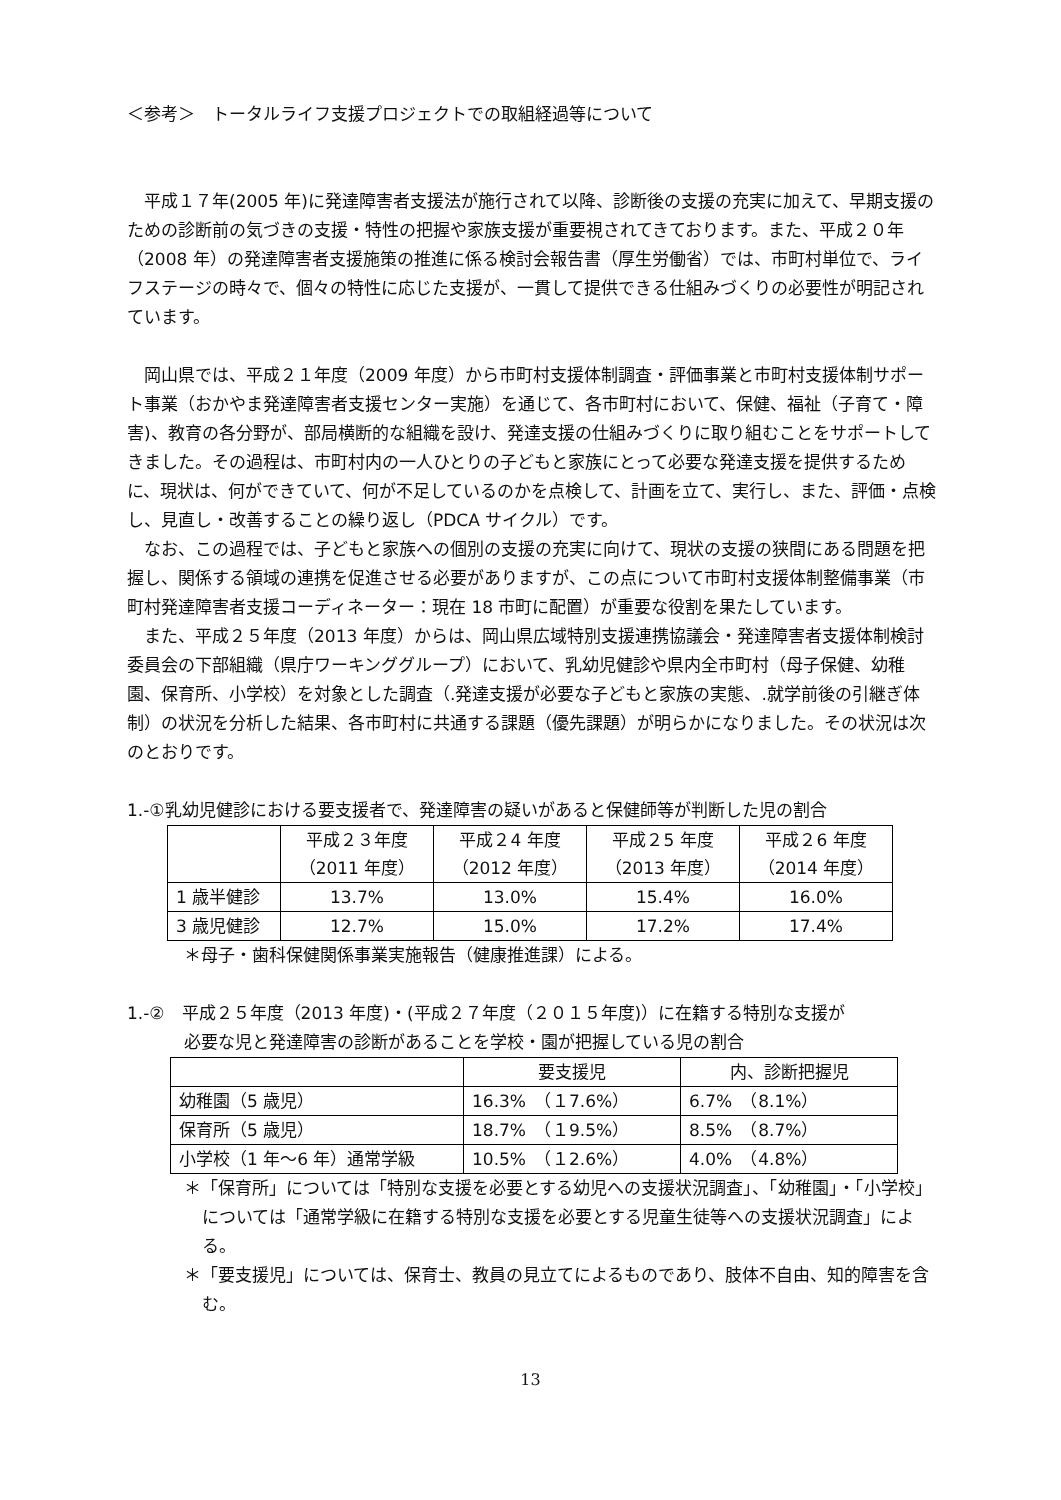＜参考＞　トータルライフ支援プロジェクトでの取組経過等について
平成１７年(2005 年)に発達障害者支援法が施行されて以降、診断後の支援の充実に加えて、早期支援のための診断前の気づきの支援・特性の把握や家族支援が重要視されてきております。また、平成２０年（2008 年）の発達障害者支援施策の推進に係る検討会報告書（厚生労働省）では、市町村単位で、ライフステージの時々で、個々の特性に応じた支援が、一貫して提供できる仕組みづくりの必要性が明記されています。
岡山県では、平成２１年度（2009 年度）から市町村支援体制調査・評価事業と市町村支援体制サポート事業（おかやま発達障害者支援センター実施）を通じて、各市町村において、保健、福祉（子育て・障害)、教育の各分野が、部局横断的な組織を設け、発達支援の仕組みづくりに取り組むことをサポートしてきました。その過程は、市町村内の一人ひとりの子どもと家族にとって必要な発達支援を提供するために、現状は、何ができていて、何が不足しているのかを点検して、計画を立て、実行し、また、評価・点検し、見直し・改善することの繰り返し（PDCA サイクル）です。
なお、この過程では、子どもと家族への個別の支援の充実に向けて、現状の支援の狭間にある問題を把握し、関係する領域の連携を促進させる必要がありますが、この点について市町村支援体制整備事業（市町村発達障害者支援コーディネーター：現在 18 市町に配置）が重要な役割を果たしています。
また、平成２５年度（2013 年度）からは、岡山県広域特別支援連携協議会・発達障害者支援体制検討委員会の下部組織（県庁ワーキンググループ）において、乳幼児健診や県内全市町村（母子保健、幼稚園、保育所、小学校）を対象とした調査（.発達支援が必要な子どもと家族の実態、.就学前後の引継ぎ体制）の状況を分析した結果、各市町村に共通する課題（優先課題）が明らかになりました。その状況は次のとおりです。
1.-①乳幼児健診における要支援者で、発達障害の疑いがあると保健師等が判断した児の割合
| | 平成２３年度 （2011 年度） | 平成２4 年度 （2012 年度） | 平成２5 年度 （2013 年度） | 平成２6 年度 （2014 年度） |
| --- | --- | --- | --- | --- |
| 1 歳半健診 | 13.7% | 13.0% | 15.4% | 16.0% |
| 3 歳児健診 | 12.7% | 15.0% | 17.2% | 17.4% |
＊母子・歯科保健関係事業実施報告（健康推進課）による。
1.-②　平成２５年度（2013 年度)・(平成２７年度（２０１５年度)）に在籍する特別な支援が
必要な児と発達障害の診断があることを学校・園が把握している児の割合
| | 要支援児 | 内、診断把握児 |
| --- | --- | --- |
| 幼稚園（5 歳児） | 16.3% （１7.6%） | 6.7% （8.1%） |
| 保育所（5 歳児） | 18.7% （１9.5%） | 8.5% （8.7%） |
| 小学校（1 年～6 年）通常学級 | 10.5% （１2.6%） | 4.0% （4.8%） |
＊「保育所」については「特別な支援を必要とする幼児への支援状況調査」、「幼稚園」・「小学校」については「通常学級に在籍する特別な支援を必要とする児童生徒等への支援状況調査」による。
＊「要支援児」については、保育士、教員の見立てによるものであり、肢体不自由、知的障害を含む。
13